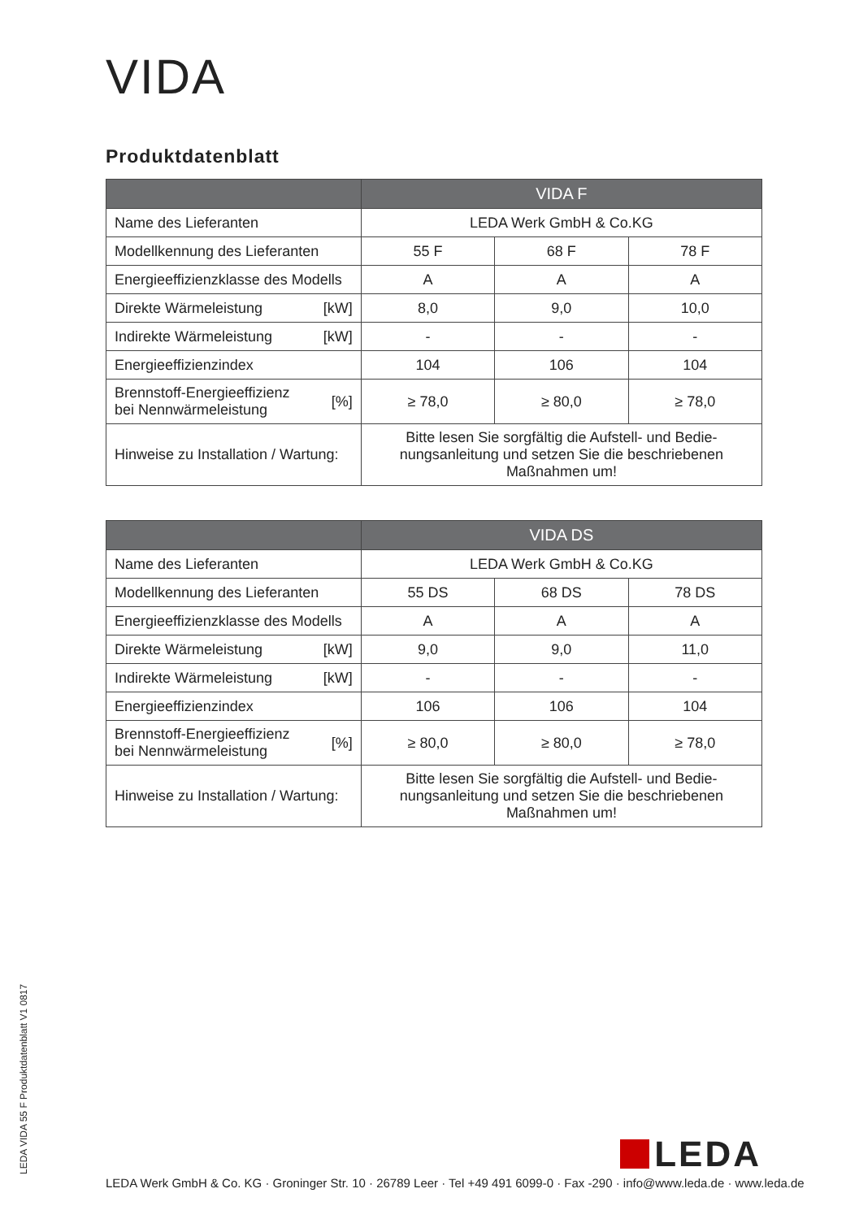VIDA
Produktdatenblatt
| | | VIDA F | | |
| --- | --- | --- | --- | --- |
| Name des Lieferanten | | LEDA Werk GmbH & Co.KG | | |
| Modellkennung des Lieferanten | | 55 F | 68 F | 78 F |
| Energieeffizienzklasse des Modells | | A | A | A |
| Direkte Wärmeleistung | [kW] | 8,0 | 9,0 | 10,0 |
| Indirekte Wärmeleistung | [kW] | - | - | - |
| Energieeffizienzindex | | 104 | 106 | 104 |
| Brennstoff-Energieeffizienz bei Nennwärmeleistung | [%] | ≥ 78,0 | ≥ 80,0 | ≥ 78,0 |
| Hinweise zu Installation / Wartung: | | Bitte lesen Sie sorgfältig die Aufstell- und Bedie-nungsanleitung und setzen Sie die beschriebenen Maßnahmen um! | | |
| | | VIDA DS | | |
| --- | --- | --- | --- | --- |
| Name des Lieferanten | | LEDA Werk GmbH & Co.KG | | |
| Modellkennung des Lieferanten | | 55 DS | 68 DS | 78 DS |
| Energieeffizienzklasse des Modells | | A | A | A |
| Direkte Wärmeleistung | [kW] | 9,0 | 9,0 | 11,0 |
| Indirekte Wärmeleistung | [kW] | - | - | - |
| Energieeffizienzindex | | 106 | 106 | 104 |
| Brennstoff-Energieeffizienz bei Nennwärmeleistung | [%] | ≥ 80,0 | ≥ 80,0 | ≥ 78,0 |
| Hinweise zu Installation / Wartung: | | Bitte lesen Sie sorgfältig die Aufstell- und Bedie-nungsanleitung und setzen Sie die beschriebenen Maßnahmen um! | | |
LEDA VIDA 55 F Produktdatenblatt V1 0817
LEDA
LEDA Werk GmbH & Co. KG · Groninger Str. 10 · 26789 Leer · Tel +49 491 6099-0 · Fax -290 · info@www.leda.de · www.leda.de